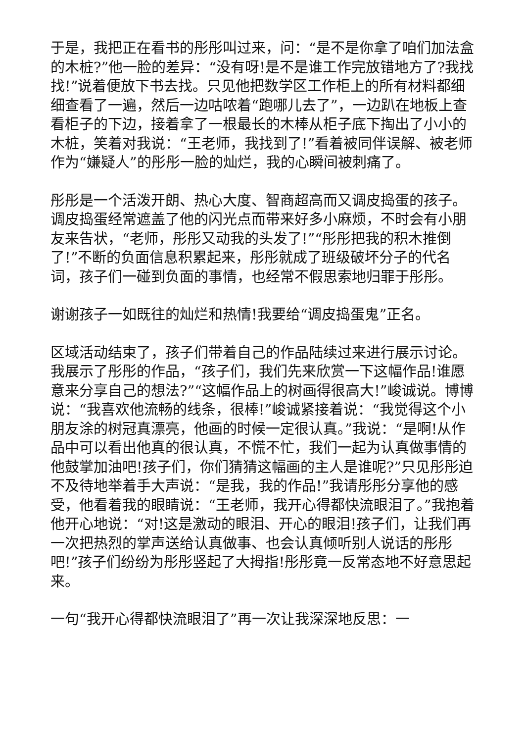于是，我把正在看书的彤彤叫过来，问：“是不是你拿了咱们加法盒的木桩?”他一脸的差异：“没有呀!是不是谁工作完放错地方了?我找找!”说着便放下书去找。只见他把数学区工作柜上的所有材料都细细查看了一遍，然后一边咕哝着“跑哪儿去了”，一边趴在地板上查看柜子的下边，接着拿了一根最长的木棒从柜子底下掏出了小小的木桩，笑着对我说：“王老师，我找到了!”看着被同伴误解、被老师作为“嫌疑人”的彤彤一脸的灿烂，我的心瞬间被刺痛了。
彤彤是一个活泼开朗、热心大度、智商超高而又调皮捣蛋的孩子。调皮捣蛋经常遮盖了他的闪光点而带来好多小麻烦，不时会有小朋友来告状，“老师，彤彤又动我的头发了!”“彤彤把我的积木推倒了!”不断的负面信息积累起来，彤彤就成了班级破坏分子的代名词，孩子们一碰到负面的事情，也经常不假思索地归罪于彤彤。
谢谢孩子一如既往的灿烂和热情!我要给“调皮捣蛋鬼”正名。
区域活动结束了，孩子们带着自己的作品陆续过来进行展示讨论。我展示了彤彤的作品，“孩子们，我们先来欣赏一下这幅作品!谁愿意来分享自己的想法?”“这幅作品上的树画得很高大!”峻诚说。博博说：“我喜欢他流畅的线条，很棒!”峻诚紧接着说：“我觉得这个小朋友涂的树冠真漂亮，他画的时候一定很认真。”我说：“是啊!从作品中可以看出他真的很认真，不慌不忙，我们一起为认真做事情的他鼓掌加油吧!孩子们，你们猜猜这幅画的主人是谁呢?”只见彤彤迫不及待地举着手大声说：“是我，我的作品!”我请彤彤分享他的感受，他看着我的眼睛说：“王老师，我开心得都快流眼泪了。”我抱着他开心地说：“对!这是激动的眼泪、开心的眼泪!孩子们，让我们再一次把热烈的掌声送给认真做事、也会认真倾听别人说话的彤彤吧!”孩子们纷纷为彤彤竖起了大拇指!彤彤竟一反常态地不好意思起来。
一句“我开心得都快流眼泪了”再一次让我深深地反思：一